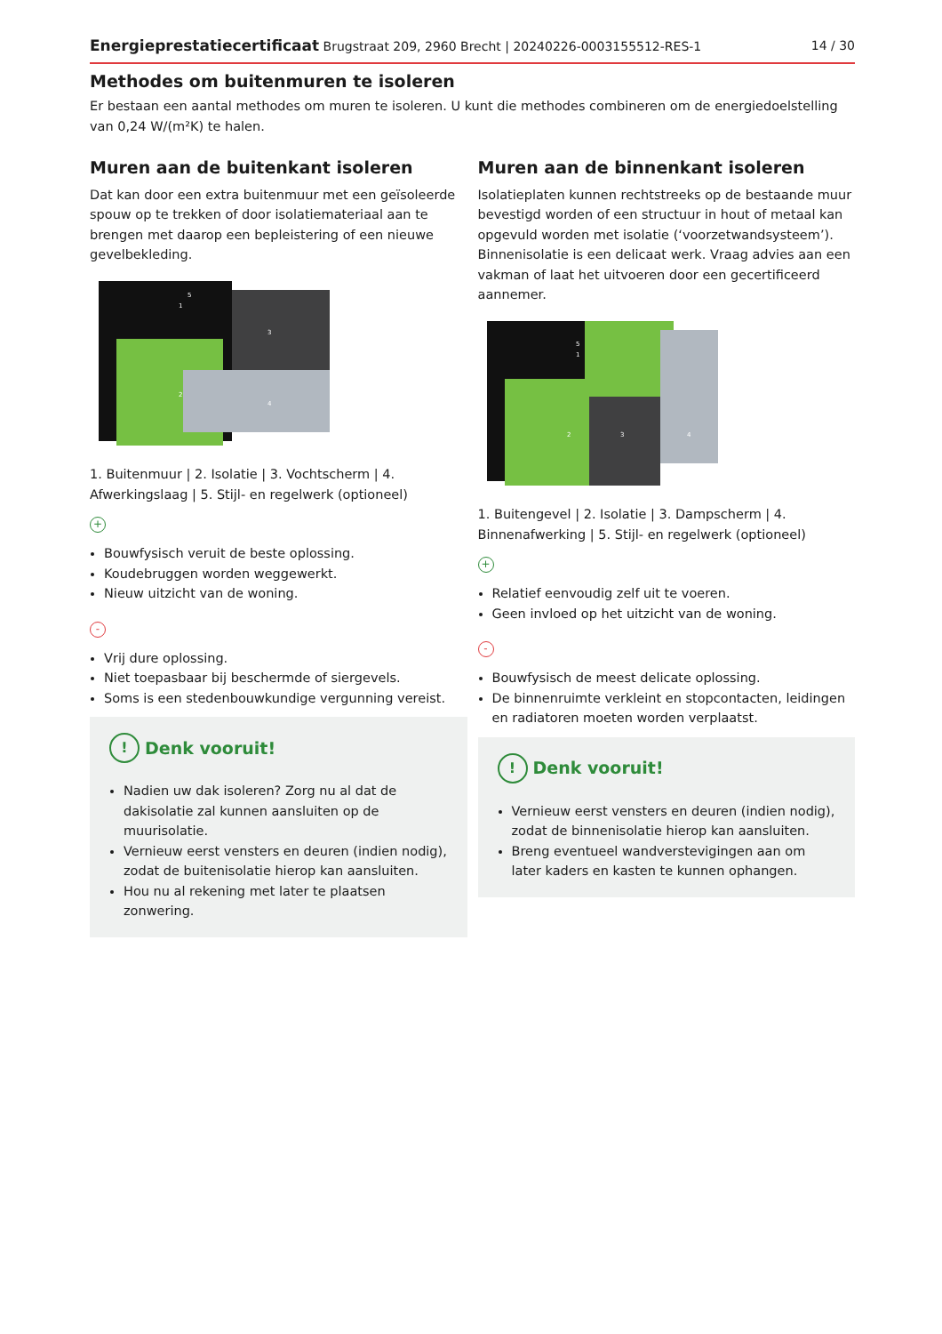Energieprestatiecertificaat Brugstraat 209, 2960 Brecht | 20240226-0003155512-RES-1 14 / 30
Methodes om buitenmuren te isoleren
Er bestaan een aantal methodes om muren te isoleren. U kunt die methodes combineren om de energiedoelstelling van 0,24 W/(m²K) te halen.
Muren aan de buitenkant isoleren
Dat kan door een extra buitenmuur met een geïsoleerde spouw op te trekken of door isolatiemateriaal aan te brengen met daarop een bepleistering of een nieuwe gevelbekleding.
1
2
3
4
5
1. Buitenmuur | 2. Isolatie | 3. Vochtscherm | 4. Afwerkingslaag | 5. Stijl- en regelwerk (optioneel)
+
Bouwfysisch veruit de beste oplossing.
Koudebruggen worden weggewerkt.
Nieuw uitzicht van de woning.
-
Vrij dure oplossing.
Niet toepasbaar bij beschermde of siergevels.
Soms is een stedenbouwkundige vergunning vereist.
! Denk vooruit!
Nadien uw dak isoleren? Zorg nu al dat de dakisolatie zal kunnen aansluiten op de muurisolatie.
Vernieuw eerst vensters en deuren (indien nodig), zodat de buitenisolatie hierop kan aansluiten.
Hou nu al rekening met later te plaatsen zonwering.
Muren aan de binnenkant isoleren
Isolatieplaten kunnen rechtstreeks op de bestaande muur bevestigd worden of een structuur in hout of metaal kan opgevuld worden met isolatie (‘voorzetwandsysteem’). Binnenisolatie is een delicaat werk. Vraag advies aan een vakman of laat het uitvoeren door een gecertificeerd aannemer.
1
2
3
4
5
1. Buitengevel | 2. Isolatie | 3. Dampscherm | 4. Binnenafwerking | 5. Stijl- en regelwerk (optioneel)
+
Relatief eenvoudig zelf uit te voeren.
Geen invloed op het uitzicht van de woning.
-
Bouwfysisch de meest delicate oplossing.
De binnenruimte verkleint en stopcontacten, leidingen en radiatoren moeten worden verplaatst.
! Denk vooruit!
Vernieuw eerst vensters en deuren (indien nodig), zodat de binnenisolatie hierop kan aansluiten.
Breng eventueel wandverstevigingen aan om later kaders en kasten te kunnen ophangen.